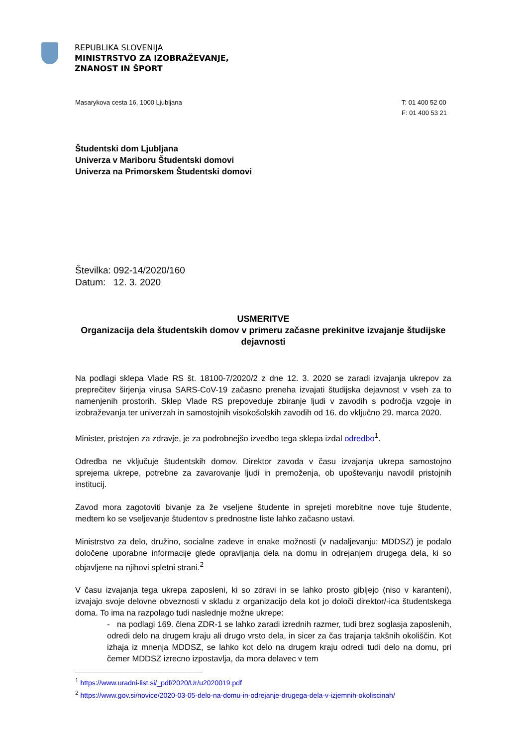REPUBLIKA SLOVENIJA
MINISTRSTVO ZA IZOBRAŽEVANJE,
ZNANOST IN ŠPORT
Masarykova cesta 16, 1000 Ljubljana
T: 01 400 52 00
F: 01 400 53 21
Študentski dom Ljubljana
Univerza v Mariboru Študentski domovi
Univerza na Primorskem Študentski domovi
Številka: 092-14/2020/160
Datum: 12. 3. 2020
USMERITVE
Organizacija dela študentskih domov v primeru začasne prekinitve izvajanje študijske dejavnosti
Na podlagi sklepa Vlade RS št. 18100-7/2020/2 z dne 12. 3. 2020 se zaradi izvajanja ukrepov za preprečitev širjenja virusa SARS-CoV-19 začasno preneha izvajati študijska dejavnost v vseh za to namenjenih prostorih. Sklep Vlade RS prepoveduje zbiranje ljudi v zavodih s področja vzgoje in izobraževanja ter univerzah in samostojnih visokošolskih zavodih od 16. do vključno 29. marca 2020.
Minister, pristojen za zdravje, je za podrobnejšo izvedbo tega sklepa izdal odredbo<sup>1</sup>.
Odredba ne vključuje študentskih domov. Direktor zavoda v času izvajanja ukrepa samostojno sprejema ukrepe, potrebne za zavarovanje ljudi in premoženja, ob upoštevanju navodil pristojnih institucij.
Zavod mora zagotoviti bivanje za že vseljene študente in sprejeti morebitne nove tuje študente, medtem ko se vseljevanje študentov s prednostne liste lahko začasno ustavi.
Ministrstvo za delo, družino, socialne zadeve in enake možnosti (v nadaljevanju: MDDSZ) je podalo določene uporabne informacije glede opravljanja dela na domu in odrejanjem drugega dela, ki so objavljene na njihovi spletni strani.<sup>2</sup>
V času izvajanja tega ukrepa zaposleni, ki so zdravi in se lahko prosto gibljejo (niso v karanteni), izvajajo svoje delovne obveznosti v skladu z organizacijo dela kot jo določi direktor/-ica študentskega doma. To ima na razpolago tudi naslednje možne ukrepe:
- na podlagi 169. člena ZDR-1 se lahko zaradi izrednih razmer, tudi brez soglasja zaposlenih, odredi delo na drugem kraju ali drugo vrsto dela, in sicer za čas trajanja takšnih okoliščin. Kot izhaja iz mnenja MDDSZ, se lahko kot delo na drugem kraju odredi tudi delo na domu, pri čemer MDDSZ izrecno izpostavlja, da mora delavec v tem
<sup>1</sup> https://www.uradni-list.si/_pdf/2020/Ur/u2020019.pdf
<sup>2</sup> https://www.gov.si/novice/2020-03-05-delo-na-domu-in-odrejanje-drugega-dela-v-izjemnih-okoliscinah/